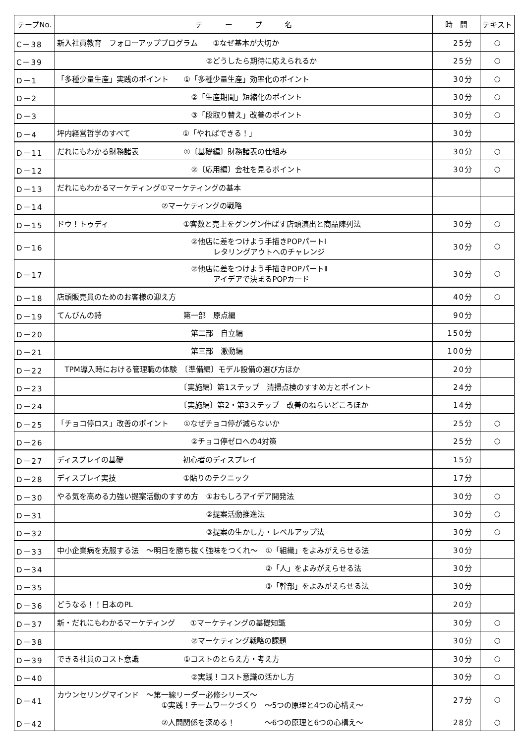| テープNo. | テ ー プ 名 | 時 間 | テキスト |
| --- | --- | --- | --- |
| C－38 | 新入社員教育 フォローアッププログラム ①なぜ基本が大切か | 25分 | ○ |
| C－39 | ②どうしたら期待に応えられるか | 25分 | ○ |
| D－1 | 「多種少量生産」実践のポイント ①「多種少量生産」効率化のポイント | 30分 | ○ |
| D－2 | ②「生産期間」短縮化のポイント | 30分 | ○ |
| D－3 | ③「段取り替え」改善のポイント | 30分 | ○ |
| D－4 | 坪内経営哲学のすべて ①「やればできる！」 | 30分 | |
| D－11 | だれにもわかる財務諸表 ①〔基礎編〕財務諸表の仕組み | 30分 | ○ |
| D－12 | ②〔応用編〕会社を見るポイント | 30分 | ○ |
| D－13 | だれにもわかるマーケティング①マーケティングの基本 | | |
| D－14 | ②マーケティングの戦略 | | |
| D－15 | ドウ！トゥディ ①客数と売上をグングン伸ばす店頭演出と商品陳列法 | 30分 | ○ |
| D－16 | ②他店に差をつけよう手描きPOPパートⅠ レタリングアウトへのチャレンジ | 30分 | ○ |
| D－17 | ②他店に差をつけよう手描きPOPパートⅡ アイデアで決まるPOPカード | 30分 | ○ |
| D－18 | 店頭販売員のためのお客様の迎え方 | 40分 | ○ |
| D－19 | てんびんの詩 第一部 原点編 | 90分 | |
| D－20 | 第二部 自立編 | 150分 | |
| D－21 | 第三部 激動編 | 100分 | |
| D－22 | TPM導入時における管理職の体験 〔準備編〕モデル設備の選び方ほか | 20分 | |
| D－23 | 〔実施編〕第1ステップ 清掃点検のすすめ方とポイント | 24分 | |
| D－24 | 〔実施編〕第2・第3ステップ 改善のねらいどころほか | 14分 | |
| D－25 | 「チョコ停ロス」改善のポイント ①なぜチョコ停が減らないか | 25分 | ○ |
| D－26 | ②チョコ停ゼロへの4対策 | 25分 | ○ |
| D－27 | ディスプレイの基礎 初心者のディスプレイ | 15分 | |
| D－28 | ディスプレイ実技 ①貼りのテクニック | 17分 | |
| D－30 | やる気を高める力強い提案活動のすすめ方 ①おもしろアイデア開発法 | 30分 | ○ |
| D－31 | ②提案活動推進法 | 30分 | ○ |
| D－32 | ③提案の生かし方・レベルアップ法 | 30分 | ○ |
| D－33 | 中小企業病を克服する法 ～明日を勝ち抜く強味をつくれ～ ①「組織」をよみがえらせる法 | 30分 | |
| D－34 | ②「人」をよみがえらせる法 | 30分 | |
| D－35 | ③「幹部」をよみがえらせる法 | 30分 | |
| D－36 | どうなる！！日本のPL | 20分 | |
| D－37 | 新・だれにもわかるマーケティング ①マーケティングの基礎知識 | 30分 | ○ |
| D－38 | ②マーケティング戦略の課題 | 30分 | ○ |
| D－39 | できる社員のコスト意識 ①コストのとらえ方・考え方 | 30分 | ○ |
| D－40 | ②実践！コスト意識の活かし方 | 30分 | ○ |
| D－41 | カウンセリングマインド ～第一線リーダー必修シリーズ～ ①実践！チームワークづくり ～5つの原理と4つの心構え～ | 27分 | ○ |
| D－42 | ②人間関係を深める！ ～6つの原理と6つの心構え～ | 28分 | ○ |